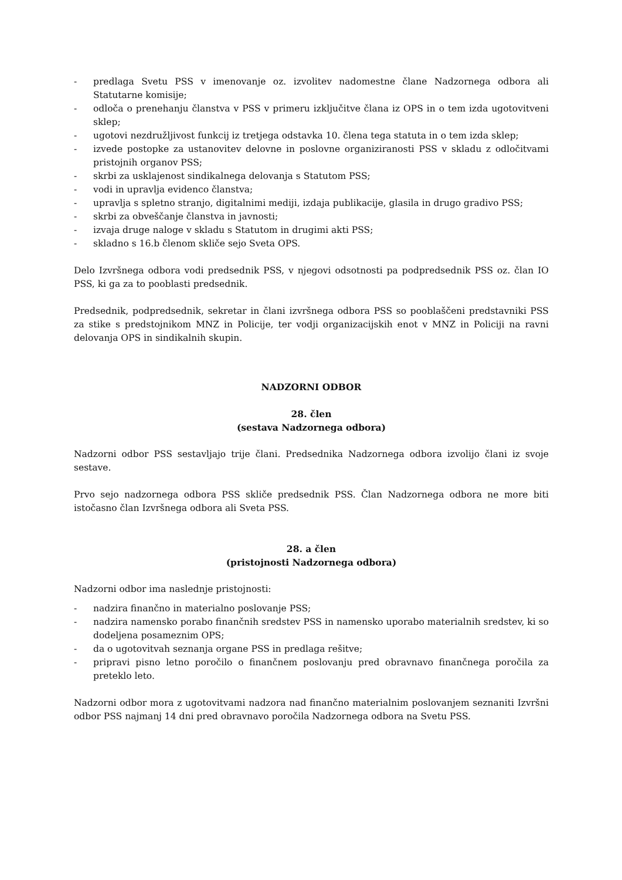- predlaga Svetu PSS v imenovanje oz. izvolitev nadomestne člane Nadzornega odbora ali Statutarne komisije;
- odloča o prenehanju članstva v PSS v primeru izključitve člana iz OPS in o tem izda ugotovitveni sklep;
- ugotovi nezdružljivost funkcij iz tretjega odstavka 10. člena tega statuta in o tem izda sklep;
- izvede postopke za ustanovitev delovne in poslovne organiziranosti PSS v skladu z odločitvami pristojnih organov PSS;
- skrbi za usklajenost sindikalnega delovanja s Statutom PSS;
- vodi in upravlja evidenco članstva;
- upravlja s spletno stranjo, digitalnimi mediji, izdaja publikacije, glasila in drugo gradivo PSS;
- skrbi za obveščanje članstva in javnosti;
- izvaja druge naloge v skladu s Statutom in drugimi akti PSS;
- skladno s 16.b členom skliče sejo Sveta OPS.
Delo Izvršnega odbora vodi predsednik PSS, v njegovi odsotnosti pa podpredsednik PSS oz. član IO PSS, ki ga za to pooblasti predsednik.
Predsednik, podpredsednik, sekretar in člani izvršnega odbora PSS so pooblaščeni predstavniki PSS za stike s predstojnikom MNZ in Policije, ter vodji organizacijskih enot v MNZ in Policiji na ravni delovanja OPS in sindikalnih skupin.
NADZORNI ODBOR
28. člen
(sestava Nadzornega odbora)
Nadzorni odbor PSS sestavljajo trije člani. Predsednika Nadzornega odbora izvolijo člani iz svoje sestave.
Prvo sejo nadzornega odbora PSS skliče predsednik PSS. Član Nadzornega odbora ne more biti istočasno član Izvršnega odbora ali Sveta PSS.
28. a člen
(pristojnosti Nadzornega odbora)
Nadzorni odbor ima naslednje pristojnosti:
- nadzira finančno in materialno poslovanje PSS;
- nadzira namensko porabo finančnih sredstev PSS in namensko uporabo materialnih sredstev, ki so dodeljena posameznim OPS;
- da o ugotovitvah seznanja organe PSS in predlaga rešitve;
- pripravi pisno letno poročilo o finančnem poslovanju pred obravnavo finančnega poročila za preteklo leto.
Nadzorni odbor mora z ugotovitvami nadzora nad finančno materialnim poslovanjem seznaniti Izvršni odbor PSS najmanj 14 dni pred obravnavo poročila Nadzornega odbora na Svetu PSS.